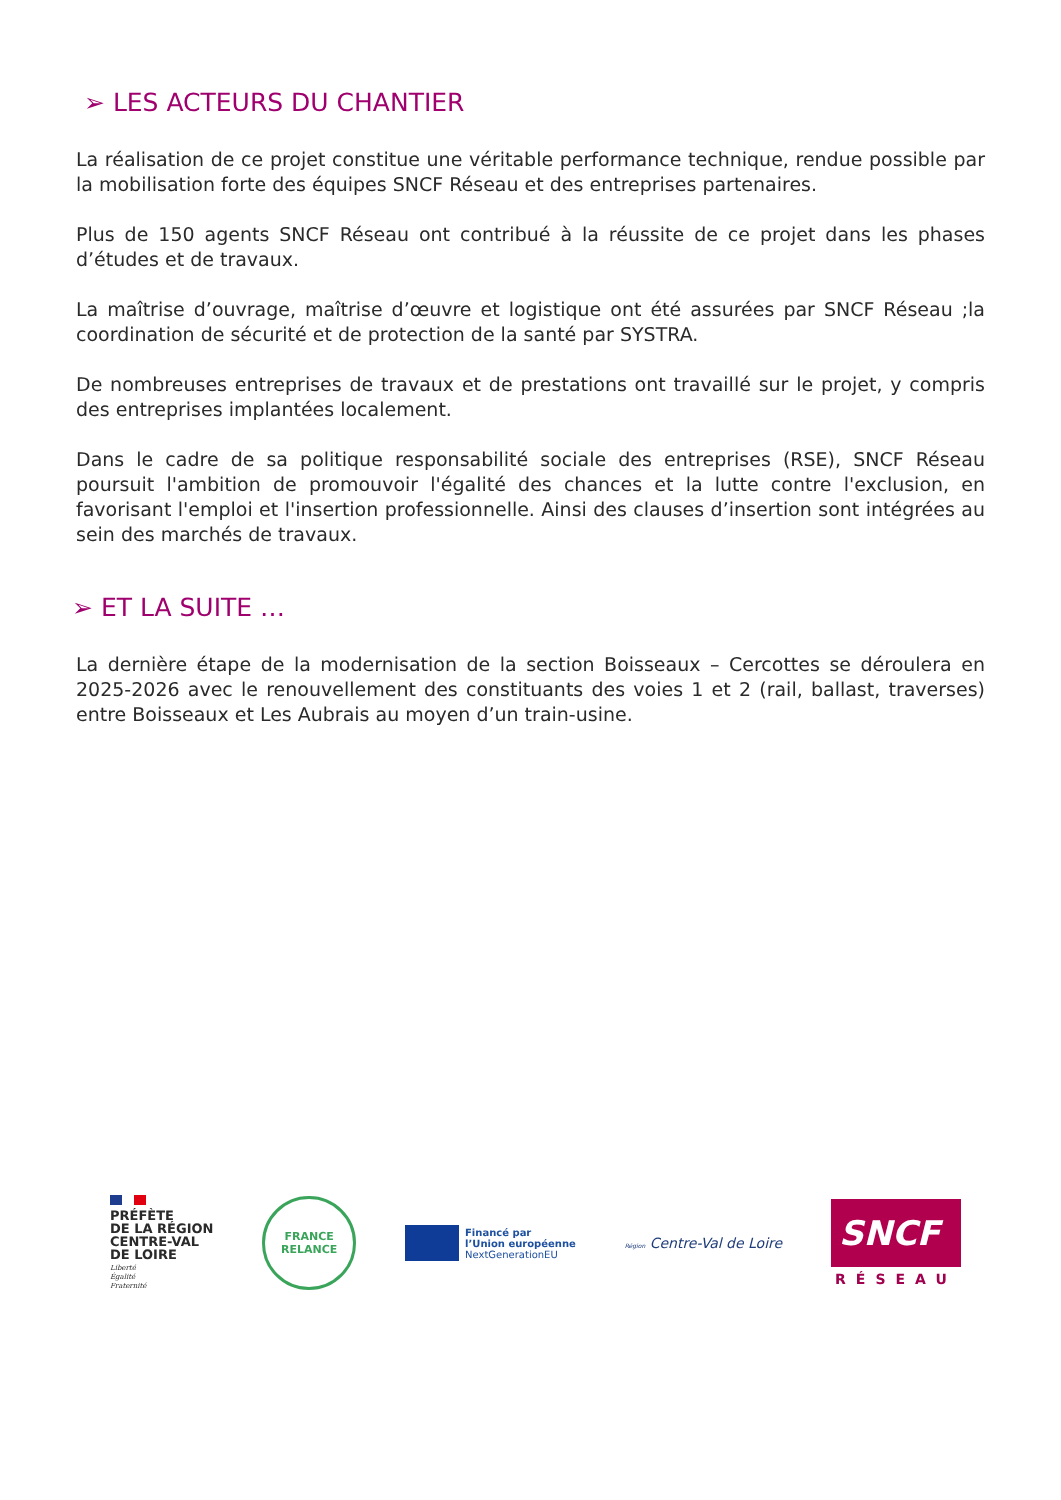➢ LES ACTEURS DU CHANTIER
La réalisation de ce projet constitue une véritable performance technique, rendue possible par la mobilisation forte des équipes SNCF Réseau et des entreprises partenaires.
Plus de 150 agents SNCF Réseau ont contribué à la réussite de ce projet dans les phases d’études et de travaux.
La maîtrise d’ouvrage, maîtrise d’œuvre et logistique ont été assurées par SNCF Réseau ;la coordination de sécurité et de protection de la santé par SYSTRA.
De nombreuses entreprises de travaux et de prestations ont travaillé sur le projet, y compris des entreprises implantées localement.
Dans le cadre de sa politique responsabilité sociale des entreprises (RSE), SNCF Réseau poursuit l'ambition de promouvoir l'égalité des chances et la lutte contre l'exclusion, en favorisant l'emploi et l'insertion professionnelle. Ainsi des clauses d’insertion sont intégrées au sein des marchés de travaux.
➢ ET LA SUITE …
La dernière étape de la modernisation de la section Boisseaux – Cercottes se déroulera en 2025-2026 avec le renouvellement des constituants des voies 1 et 2 (rail, ballast, traverses) entre Boisseaux et Les Aubrais au moyen d’un train-usine.
PRÉFÈTE
DE LA RÉGION
CENTRE-VAL
DE LOIRE
Liberté
Égalité
Fraternité
FRANCE
RELANCE
Financé par
l’Union européenne
NextGenerationEU
Région Centre-Val de Loire
SNCF
RÉSEAU